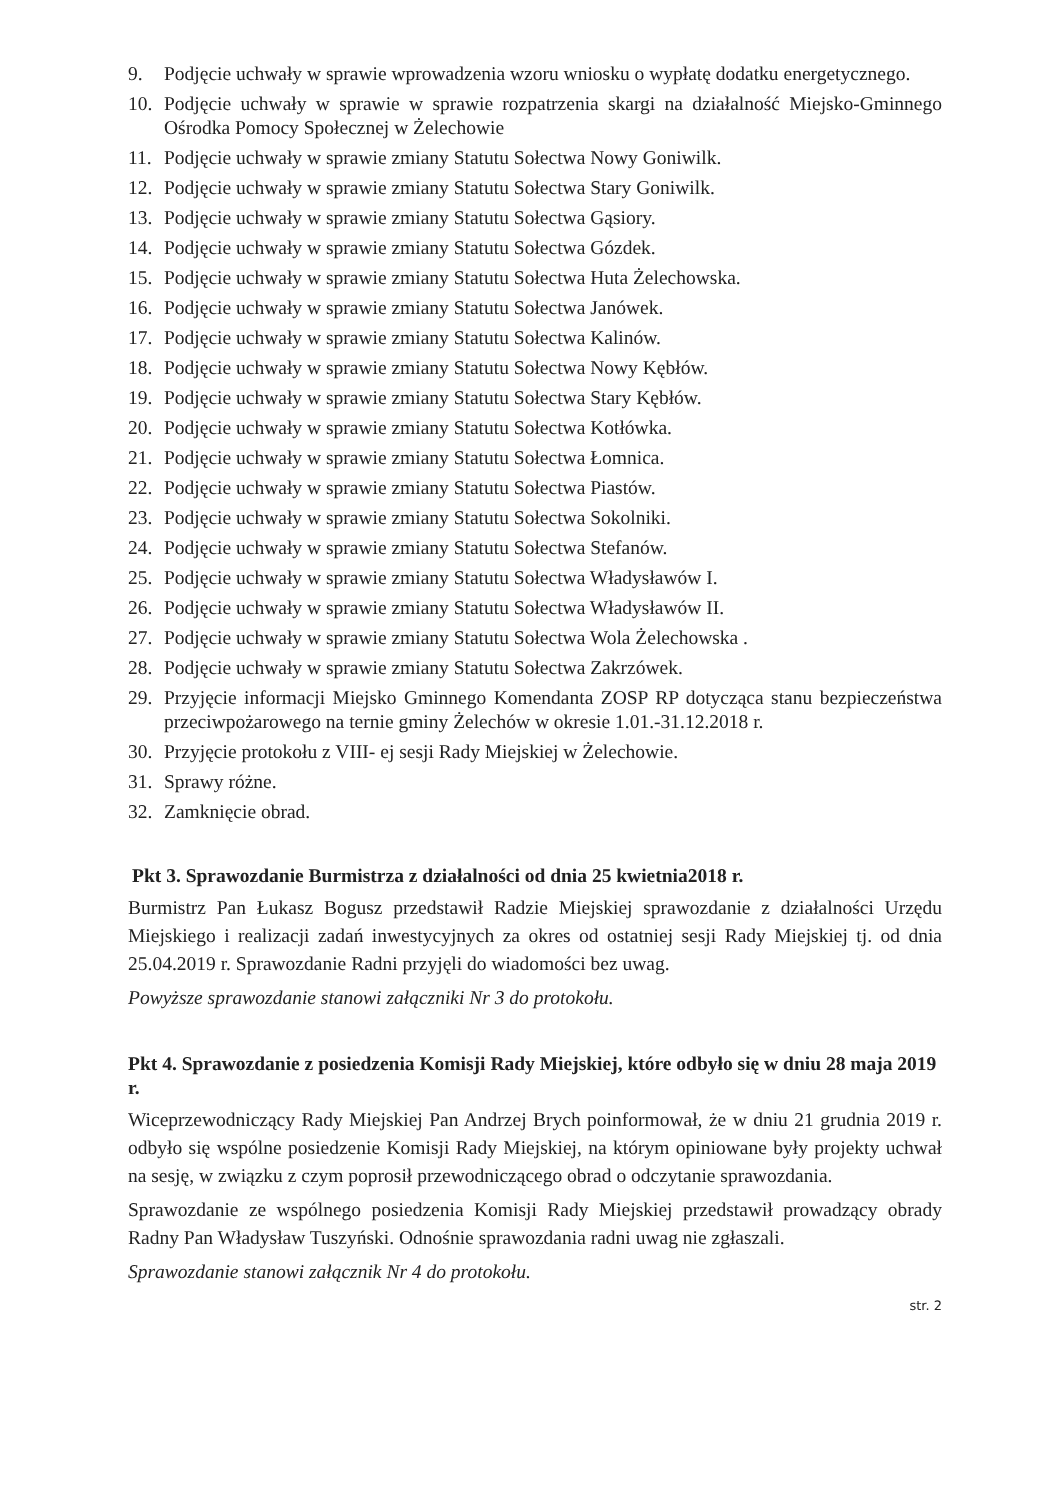9. Podjęcie uchwały w sprawie wprowadzenia wzoru wniosku o wypłatę dodatku energetycznego.
10. Podjęcie uchwały w sprawie w sprawie rozpatrzenia skargi na działalność Miejsko-Gminnego Ośrodka Pomocy Społecznej w Żelechowie
11. Podjęcie uchwały w sprawie zmiany Statutu Sołectwa Nowy Goniwilk.
12. Podjęcie uchwały w sprawie zmiany Statutu Sołectwa Stary Goniwilk.
13. Podjęcie uchwały w sprawie zmiany Statutu Sołectwa Gąsiory.
14. Podjęcie uchwały w sprawie zmiany Statutu Sołectwa Gózdek.
15. Podjęcie uchwały w sprawie zmiany Statutu Sołectwa Huta Żelechowska.
16. Podjęcie uchwały w sprawie zmiany Statutu Sołectwa Janówek.
17. Podjęcie uchwały w sprawie zmiany Statutu Sołectwa Kalinów.
18. Podjęcie uchwały w sprawie zmiany Statutu Sołectwa Nowy Kębłów.
19. Podjęcie uchwały w sprawie zmiany Statutu Sołectwa Stary Kębłów.
20. Podjęcie uchwały w sprawie zmiany Statutu Sołectwa Kotłówka.
21. Podjęcie uchwały w sprawie zmiany Statutu Sołectwa Łomnica.
22. Podjęcie uchwały w sprawie zmiany Statutu Sołectwa Piastów.
23. Podjęcie uchwały w sprawie zmiany Statutu Sołectwa Sokolniki.
24. Podjęcie uchwały w sprawie zmiany Statutu Sołectwa Stefanów.
25. Podjęcie uchwały w sprawie zmiany Statutu Sołectwa Władysławów I.
26. Podjęcie uchwały w sprawie zmiany Statutu Sołectwa Władysławów II.
27. Podjęcie uchwały w sprawie zmiany Statutu Sołectwa Wola Żelechowska .
28. Podjęcie uchwały w sprawie zmiany Statutu Sołectwa Zakrzówek.
29. Przyjęcie informacji Miejsko Gminnego Komendanta ZOSP RP dotycząca stanu bezpieczeństwa przeciwpożarowego na ternie gminy Żelechów w okresie 1.01.-31.12.2018 r.
30. Przyjęcie protokołu z VIII- ej sesji Rady Miejskiej w Żelechowie.
31. Sprawy różne.
32. Zamknięcie obrad.
Pkt 3. Sprawozdanie Burmistrza z działalności od dnia 25 kwietnia2018 r.
Burmistrz Pan Łukasz Bogusz przedstawił Radzie Miejskiej sprawozdanie z działalności Urzędu Miejskiego i realizacji zadań inwestycyjnych za okres od ostatniej sesji Rady Miejskiej tj. od dnia 25.04.2019 r. Sprawozdanie Radni przyjęli do wiadomości bez uwag.
Powyższe sprawozdanie stanowi załączniki Nr 3 do protokołu.
Pkt 4. Sprawozdanie z posiedzenia Komisji Rady Miejskiej, które odbyło się w dniu 28 maja 2019 r.
Wiceprzewodniczący Rady Miejskiej Pan Andrzej Brych poinformował, że w dniu 21 grudnia 2019 r. odbyło się wspólne posiedzenie Komisji Rady Miejskiej, na którym opiniowane były projekty uchwał na sesję, w związku z czym poprosił przewodniczącego obrad o odczytanie sprawozdania.
Sprawozdanie ze wspólnego posiedzenia Komisji Rady Miejskiej przedstawił prowadzący obrady Radny Pan Władysław Tuszyński. Odnośnie sprawozdania radni uwag nie zgłaszali.
Sprawozdanie stanowi załącznik Nr 4 do protokołu.
str. 2